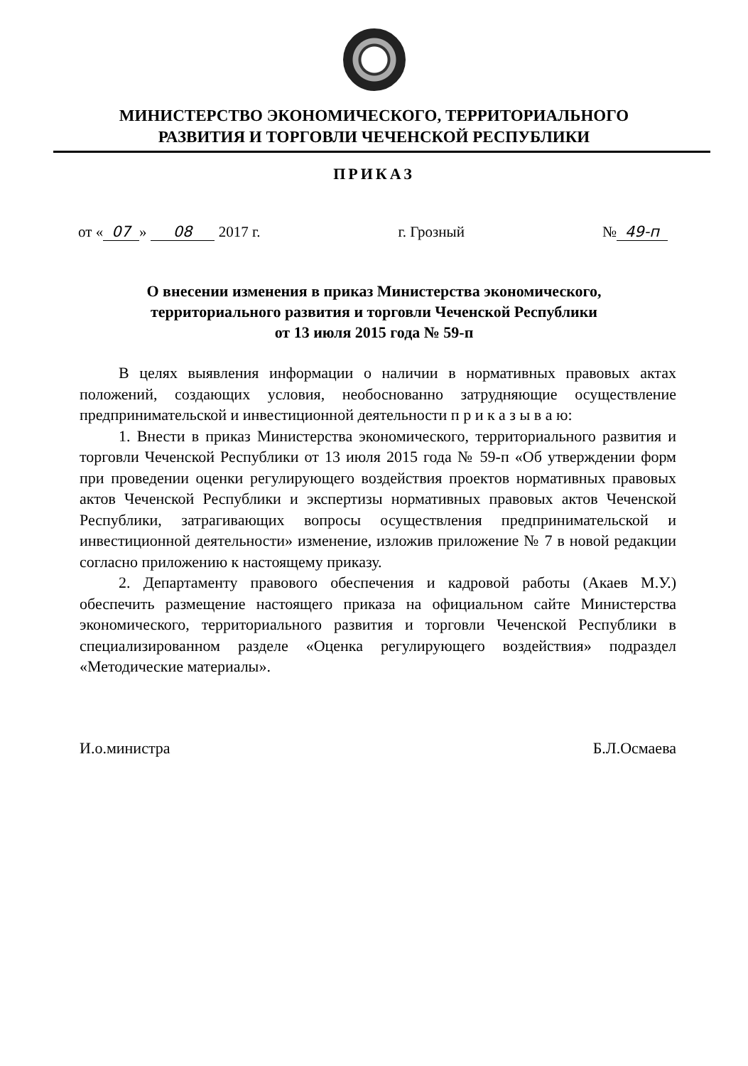МИНИСТЕРСТВО ЭКОНОМИЧЕСКОГО, ТЕРРИТОРИАЛЬНОГО
РАЗВИТИЯ И ТОРГОВЛИ ЧЕЧЕНСКОЙ РЕСПУБЛИКИ
ПРИКАЗ
от « 07 » 08 2017 г. г. Грозный № 49-п
О внесении изменения в приказ Министерства экономического,
территориального развития и торговли Чеченской Республики
от 13 июля 2015 года № 59-п
В целях выявления информации о наличии в нормативных правовых актах положений, создающих условия, необоснованно затрудняющие осуществление предпринимательской и инвестиционной деятельности п р и к а з ы в а ю:
1. Внести в приказ Министерства экономического, территориального развития и торговли Чеченской Республики от 13 июля 2015 года № 59-п «Об утверждении форм при проведении оценки регулирующего воздействия проектов нормативных правовых актов Чеченской Республики и экспертизы нормативных правовых актов Чеченской Республики, затрагивающих вопросы осуществления предпринимательской и инвестиционной деятельности» изменение, изложив приложение № 7 в новой редакции согласно приложению к настоящему приказу.
2. Департаменту правового обеспечения и кадровой работы (Акаев М.У.) обеспечить размещение настоящего приказа на официальном сайте Министерства экономического, территориального развития и торговли Чеченской Республики в специализированном разделе «Оценка регулирующего воздействия» подраздел «Методические материалы».
И.о.министра Б.Л.Осмаева